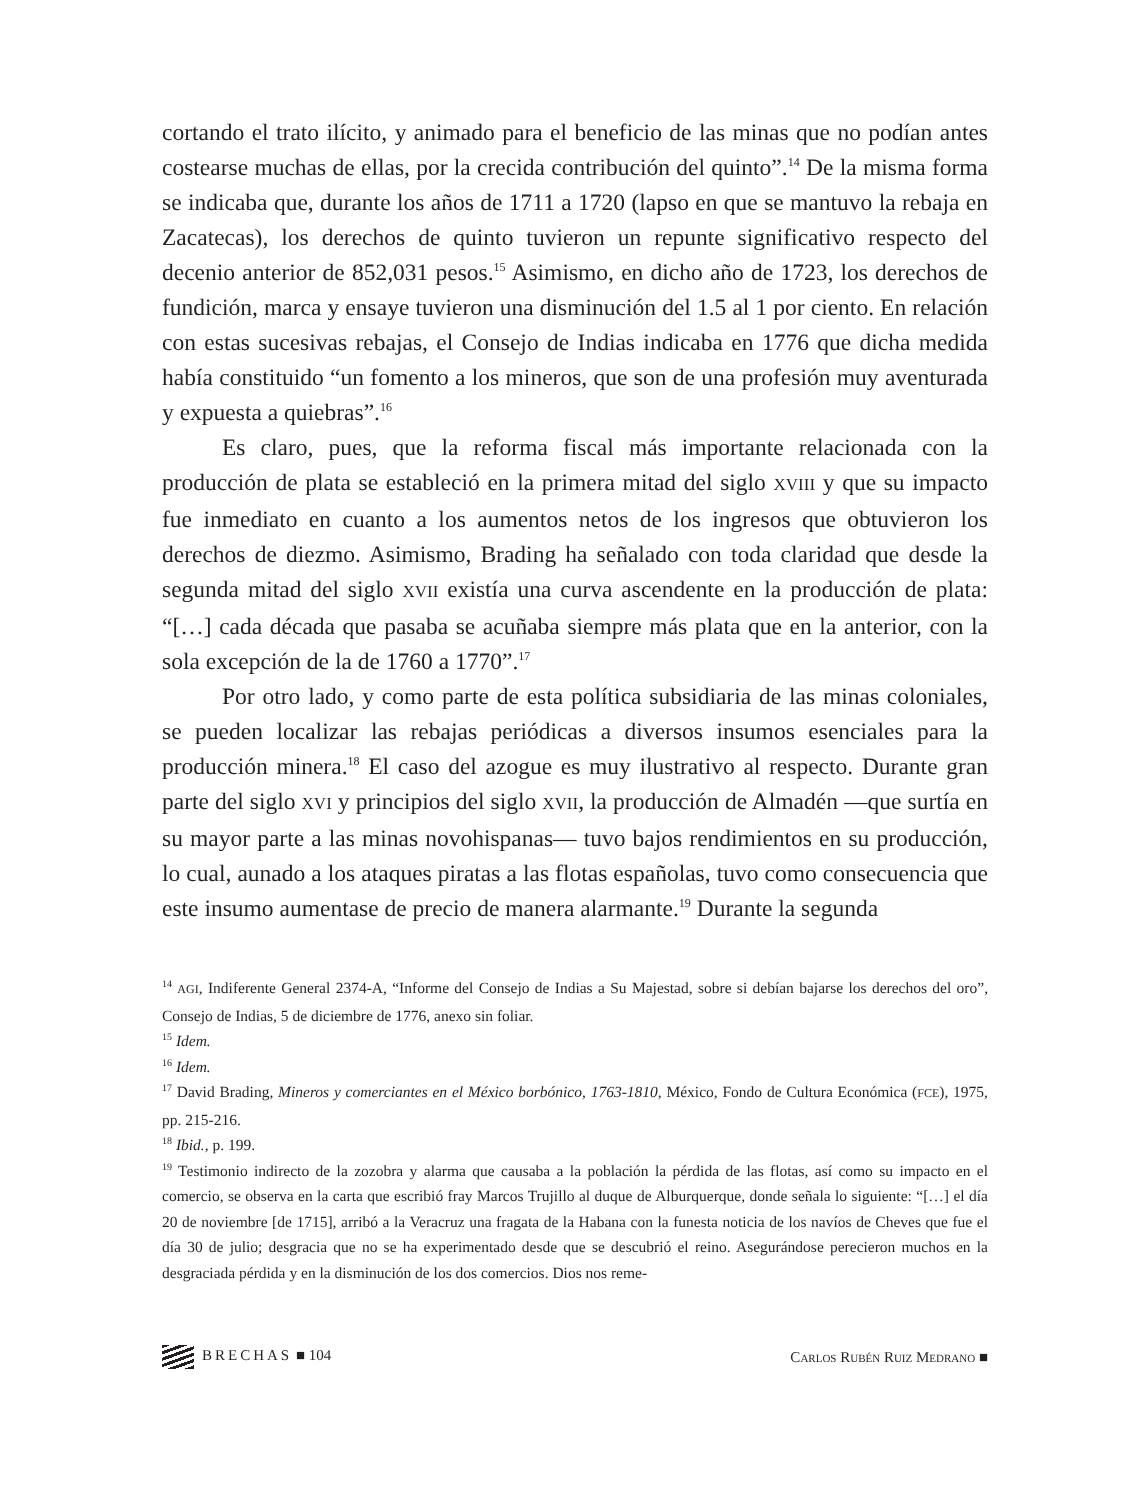cortando el trato ilícito, y animado para el beneficio de las minas que no podían antes costearse muchas de ellas, por la crecida contribución del quinto”.<sup>14</sup> De la misma forma se indicaba que, durante los años de 1711 a 1720 (lapso en que se mantuvo la rebaja en Zacatecas), los derechos de quinto tuvieron un repunte significativo respecto del decenio anterior de 852,031 pesos.<sup>15</sup> Asimismo, en dicho año de 1723, los derechos de fundición, marca y ensaye tuvieron una disminución del 1.5 al 1 por ciento. En relación con estas sucesivas rebajas, el Consejo de Indias indicaba en 1776 que dicha medida había constituido “un fomento a los mineros, que son de una profesión muy aventurada y expuesta a quiebras”.<sup>16</sup>
Es claro, pues, que la reforma fiscal más importante relacionada con la producción de plata se estableció en la primera mitad del siglo XVIII y que su impacto fue inmediato en cuanto a los aumentos netos de los ingresos que obtuvieron los derechos de diezmo. Asimismo, Brading ha señalado con toda claridad que desde la segunda mitad del siglo XVII existía una curva ascendente en la producción de plata: “[…] cada década que pasaba se acuñaba siempre más plata que en la anterior, con la sola excepción de la de 1760 a 1770”.<sup>17</sup>
Por otro lado, y como parte de esta política subsidiaria de las minas coloniales, se pueden localizar las rebajas periódicas a diversos insumos esenciales para la producción minera.<sup>18</sup> El caso del azogue es muy ilustrativo al respecto. Durante gran parte del siglo XVI y principios del siglo XVII, la producción de Almadén —que surtía en su mayor parte a las minas novohispanas— tuvo bajos rendimientos en su producción, lo cual, aunado a los ataques piratas a las flotas españolas, tuvo como consecuencia que este insumo aumentase de precio de manera alarmante.<sup>19</sup> Durante la segunda
<sup>14</sup> AGI, Indiferente General 2374-A, “Informe del Consejo de Indias a Su Majestad, sobre si debían bajarse los derechos del oro”, Consejo de Indias, 5 de diciembre de 1776, anexo sin foliar.
<sup>15</sup> Idem.
<sup>16</sup> Idem.
<sup>17</sup> David Brading, Mineros y comerciantes en el México borbónico, 1763-1810, México, Fondo de Cultura Económica (FCE), 1975, pp. 215-216.
<sup>18</sup> Ibid., p. 199.
<sup>19</sup> Testimonio indirecto de la zozobra y alarma que causaba a la población la pérdida de las flotas, así como su impacto en el comercio, se observa en la carta que escribió fray Marcos Trujillo al duque de Alburquerque, donde señala lo siguiente: “[…] el día 20 de noviembre [de 1715], arribó a la Veracruz una fragata de la Habana con la funesta noticia de los navíos de Cheves que fue el día 30 de julio; desgracia que no se ha experimentado desde que se descubrió el reino. Asegurándose perecieron muchos en la desgraciada pérdida y en la disminución de los dos comercios. Dios nos reme-
BRECHAS ■ 104 CARLOS RUBÉN RUIZ MEDRANO ■